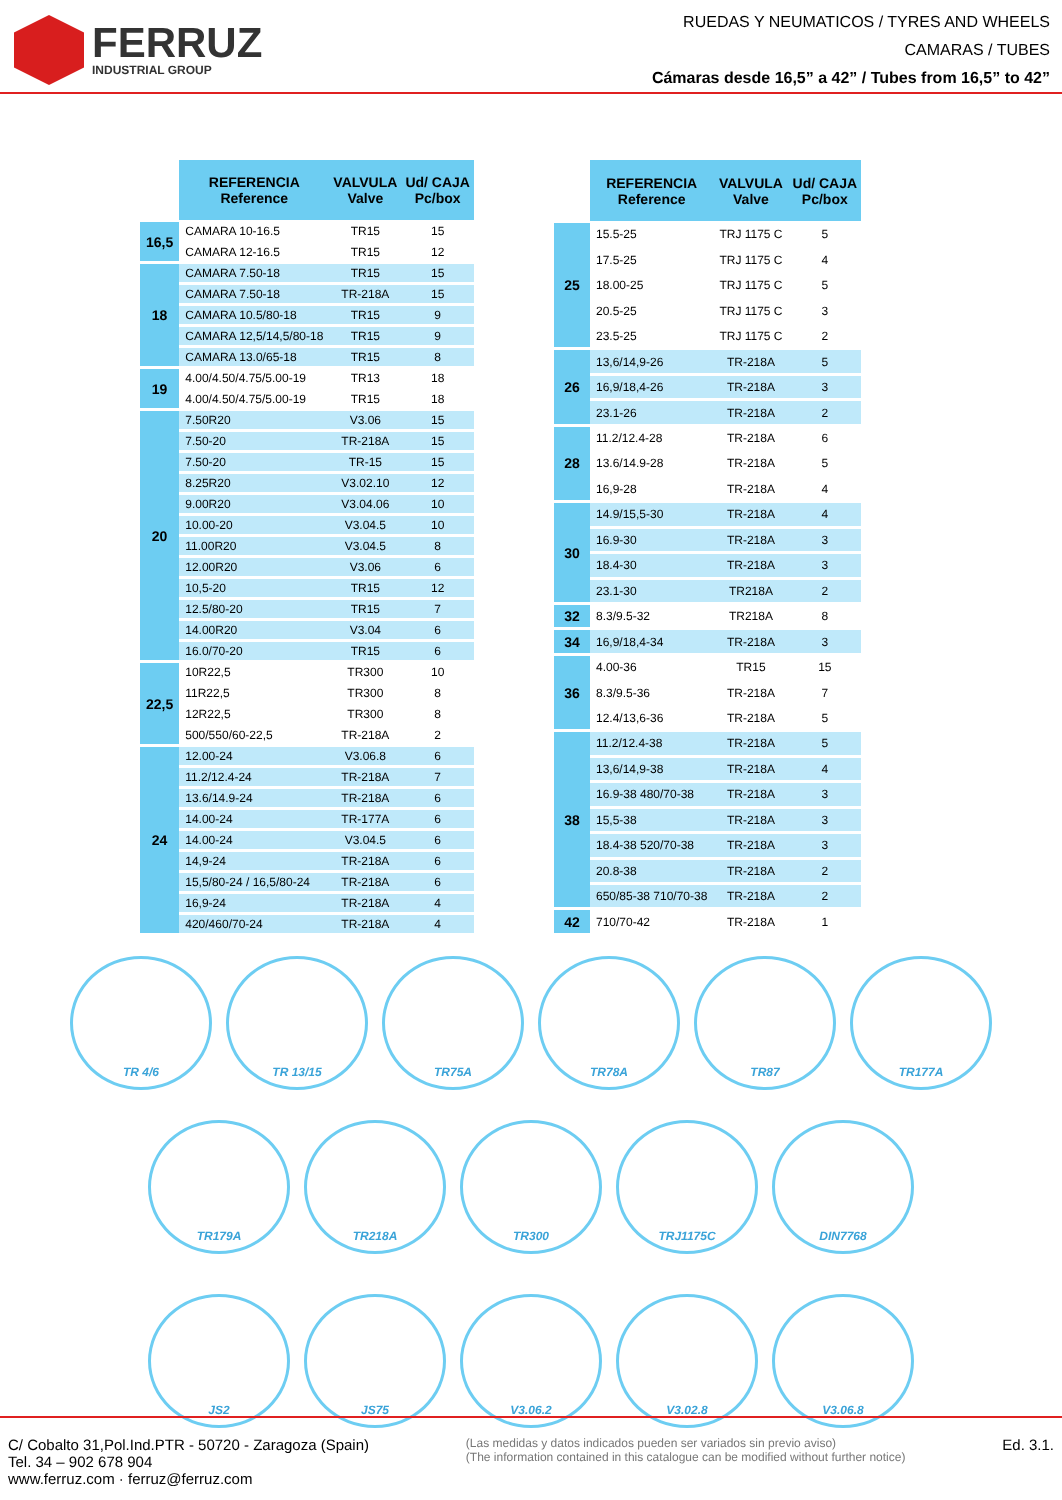FERRUZ
INDUSTRIAL GROUP
RUEDAS Y NEUMATICOS / TYRES AND WHEELS
CAMARAS / TUBES
Cámaras desde 16,5” a 42” / Tubes from 16,5” to 42”
| | REFERENCIA Reference | VALVULA Valve | Ud/ CAJA Pc/box |
| --- | --- | --- | --- |
| 16,5 | CAMARA 10-16.5 | TR15 | 15 |
| | CAMARA 12-16.5 | TR15 | 12 |
| 18 | CAMARA 7.50-18 | TR15 | 15 |
| | CAMARA 7.50-18 | TR-218A | 15 |
| | CAMARA 10.5/80-18 | TR15 | 9 |
| | CAMARA 12,5/14,5/80-18 | TR15 | 9 |
| | CAMARA 13.0/65-18 | TR15 | 8 |
| 19 | 4.00/4.50/4.75/5.00-19 | TR13 | 18 |
| | 4.00/4.50/4.75/5.00-19 | TR15 | 18 |
| 20 | 7.50R20 | V3.06 | 15 |
| | 7.50-20 | TR-218A | 15 |
| | 7.50-20 | TR-15 | 15 |
| | 8.25R20 | V3.02.10 | 12 |
| | 9.00R20 | V3.04.06 | 10 |
| | 10.00-20 | V3.04.5 | 10 |
| | 11.00R20 | V3.04.5 | 8 |
| | 12.00R20 | V3.06 | 6 |
| | 10,5-20 | TR15 | 12 |
| | 12.5/80-20 | TR15 | 7 |
| | 14.00R20 | V3.04 | 6 |
| | 16.0/70-20 | TR15 | 6 |
| 22,5 | 10R22,5 | TR300 | 10 |
| | 11R22,5 | TR300 | 8 |
| | 12R22,5 | TR300 | 8 |
| | 500/550/60-22,5 | TR-218A | 2 |
| 24 | 12.00-24 | V3.06.8 | 6 |
| | 11.2/12.4-24 | TR-218A | 7 |
| | 13.6/14.9-24 | TR-218A | 6 |
| | 14.00-24 | TR-177A | 6 |
| | 14.00-24 | V3.04.5 | 6 |
| | 14,9-24 | TR-218A | 6 |
| | 15,5/80-24 / 16,5/80-24 | TR-218A | 6 |
| | 16,9-24 | TR-218A | 4 |
| | 420/460/70-24 | TR-218A | 4 |
| | REFERENCIA Reference | VALVULA Valve | Ud/ CAJA Pc/box |
| --- | --- | --- | --- |
| 25 | 15.5-25 | TRJ 1175 C | 5 |
| | 17.5-25 | TRJ 1175 C | 4 |
| | 18.00-25 | TRJ 1175 C | 5 |
| | 20.5-25 | TRJ 1175 C | 3 |
| | 23.5-25 | TRJ 1175 C | 2 |
| 26 | 13,6/14,9-26 | TR-218A | 5 |
| | 16,9/18,4-26 | TR-218A | 3 |
| | 23.1-26 | TR-218A | 2 |
| 28 | 11.2/12.4-28 | TR-218A | 6 |
| | 13.6/14.9-28 | TR-218A | 5 |
| | 16,9-28 | TR-218A | 4 |
| 30 | 14.9/15,5-30 | TR-218A | 4 |
| | 16.9-30 | TR-218A | 3 |
| | 18.4-30 | TR-218A | 3 |
| | 23.1-30 | TR218A | 2 |
| 32 | 8.3/9.5-32 | TR218A | 8 |
| 34 | 16,9/18,4-34 | TR-218A | 3 |
| 36 | 4.00-36 | TR15 | 15 |
| | 8.3/9.5-36 | TR-218A | 7 |
| | 12.4/13,6-36 | TR-218A | 5 |
| 38 | 11.2/12.4-38 | TR-218A | 5 |
| | 13,6/14,9-38 | TR-218A | 4 |
| | 16.9-38 480/70-38 | TR-218A | 3 |
| | 15,5-38 | TR-218A | 3 |
| | 18.4-38 520/70-38 | TR-218A | 3 |
| | 20.8-38 | TR-218A | 2 |
| | 650/85-38 710/70-38 | TR-218A | 2 |
| 42 | 710/70-42 | TR-218A | 1 |
TR 4/6 TR 13/15 TR75A TR78A TR87 TR177A
TR179A TR218A TR300 TRJ1175C DIN7768
JS2 JS75 V3.06.2 V3.02.8 V3.06.8
C/ Cobalto 31,Pol.Ind.PTR - 50720 - Zaragoza (Spain)
Tel. 34 – 902 678 904
www.ferruz.com · ferruz@ferruz.com
(Las medidas y datos indicados pueden ser variados sin previo aviso)
(The information contained in this catalogue can be modified without further notice)
Ed. 3.1.